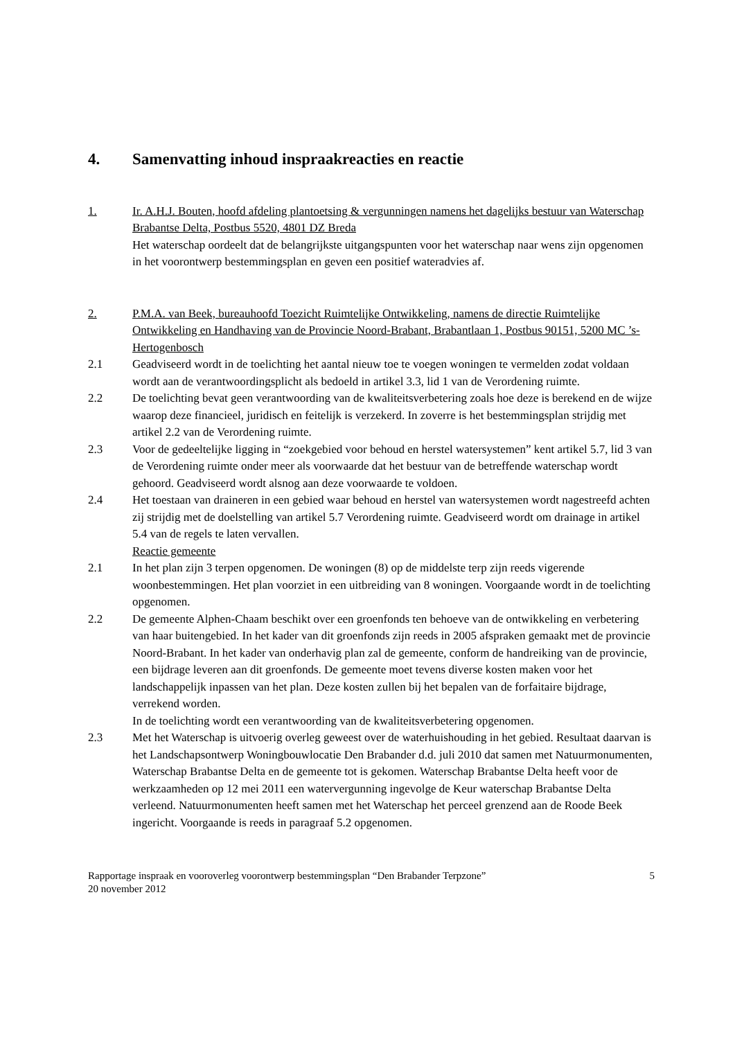4. Samenvatting inhoud inspraakreacties en reactie
1. Ir. A.H.J. Bouten, hoofd afdeling plantoetsing & vergunningen namens het dagelijks bestuur van Waterschap Brabantse Delta, Postbus 5520, 4801 DZ Breda
Het waterschap oordeelt dat de belangrijkste uitgangspunten voor het waterschap naar wens zijn opgenomen in het voorontwerp bestemmingsplan en geven een positief wateradvies af.
2. P.M.A. van Beek, bureauhoofd Toezicht Ruimtelijke Ontwikkeling, namens de directie Ruimtelijke Ontwikkeling en Handhaving van de Provincie Noord-Brabant, Brabantlaan 1, Postbus 90151, 5200 MC ’s-Hertogenbosch
2.1 Geadviseerd wordt in de toelichting het aantal nieuw toe te voegen woningen te vermelden zodat voldaan wordt aan de verantwoordingsplicht als bedoeld in artikel 3.3, lid 1 van de Verordening ruimte.
2.2 De toelichting bevat geen verantwoording van de kwaliteitsverbetering zoals hoe deze is berekend en de wijze waarop deze financieel, juridisch en feitelijk is verzekerd. In zoverre is het bestemmingsplan strijdig met artikel 2.2 van de Verordening ruimte.
2.3 Voor de gedeeltelijke ligging in “zoekgebied voor behoud en herstel watersystemen” kent artikel 5.7, lid 3 van de Verordening ruimte onder meer als voorwaarde dat het bestuur van de betreffende waterschap wordt gehoord. Geadviseerd wordt alsnog aan deze voorwaarde te voldoen.
2.4 Het toestaan van draineren in een gebied waar behoud en herstel van watersystemen wordt nagestreefd achten zij strijdig met de doelstelling van artikel 5.7 Verordening ruimte. Geadviseerd wordt om drainage in artikel 5.4 van de regels te laten vervallen.
Reactie gemeente
2.1 In het plan zijn 3 terpen opgenomen. De woningen (8) op de middelste terp zijn reeds vigerende woonbestemmingen. Het plan voorziet in een uitbreiding van 8 woningen. Voorgaande wordt in de toelichting opgenomen.
2.2 De gemeente Alphen-Chaam beschikt over een groenfonds ten behoeve van de ontwikkeling en verbetering van haar buitengebied. In het kader van dit groenfonds zijn reeds in 2005 afspraken gemaakt met de provincie Noord-Brabant. In het kader van onderhavig plan zal de gemeente, conform de handreiking van de provincie, een bijdrage leveren aan dit groenfonds. De gemeente moet tevens diverse kosten maken voor het landschappelijk inpassen van het plan. Deze kosten zullen bij het bepalen van de forfaitaire bijdrage, verrekend worden.
In de toelichting wordt een verantwoording van de kwaliteitsverbetering opgenomen.
2.3 Met het Waterschap is uitvoerig overleg geweest over de waterhuishouding in het gebied. Resultaat daarvan is het Landschapsontwerp Woningbouwlocatie Den Brabander d.d. juli 2010 dat samen met Natuurmonumenten, Waterschap Brabantse Delta en de gemeente tot is gekomen. Waterschap Brabantse Delta heeft voor de werkzaamheden op 12 mei 2011 een watervergunning ingevolge de Keur waterschap Brabantse Delta verleend. Natuurmonumenten heeft samen met het Waterschap het perceel grenzend aan de Roode Beek ingericht. Voorgaande is reeds in paragraaf 5.2 opgenomen.
Rapportage inspraak en vooroverleg voorontwerp bestemmingsplan “Den Brabander Terpzone”
20 november 2012
5